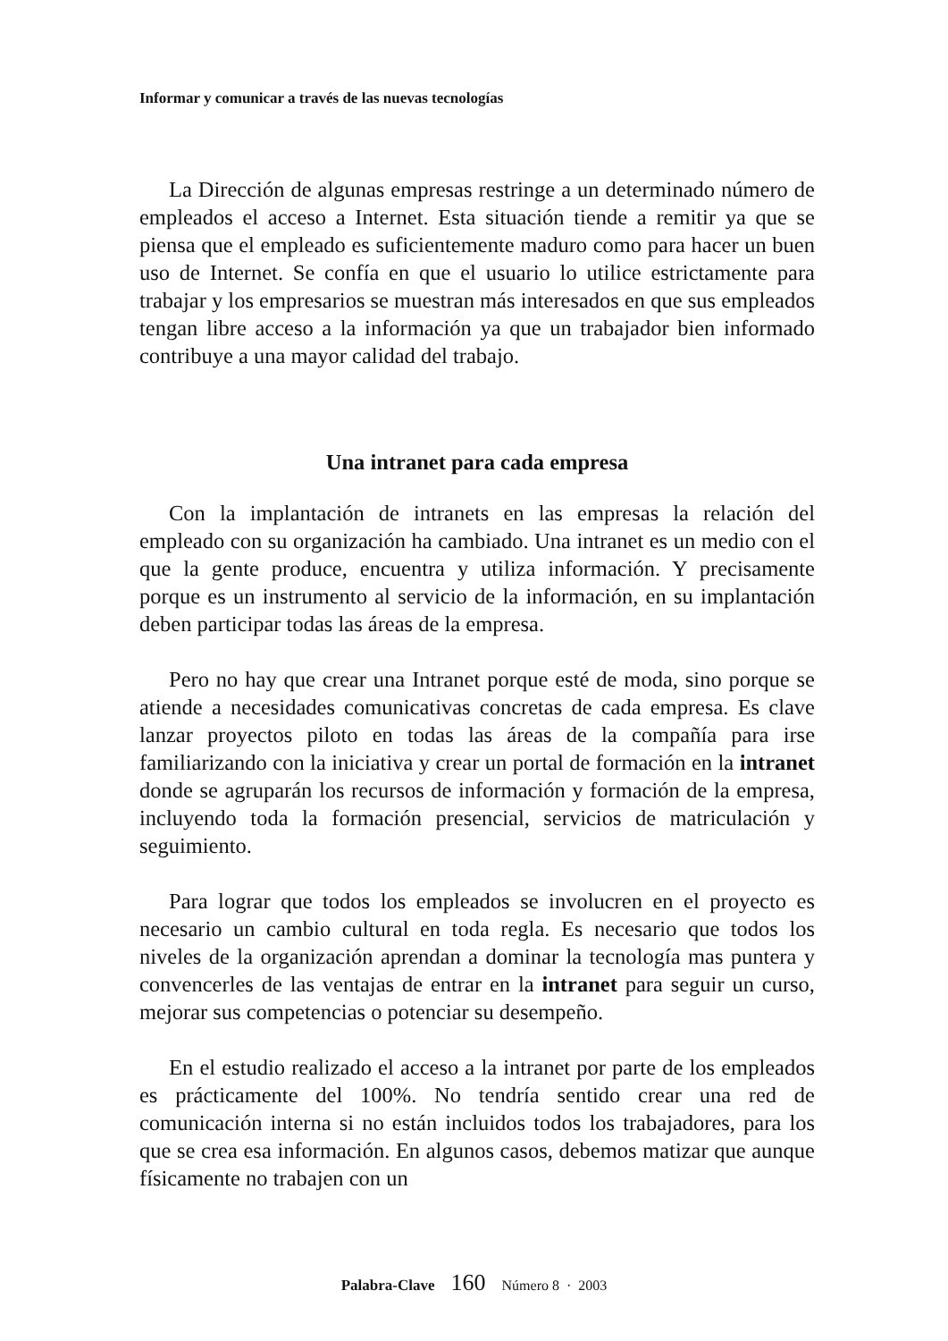Informar y comunicar a través de las nuevas tecnologías
La Dirección de algunas empresas restringe a un determinado número de empleados el acceso a Internet. Esta situación tiende a remitir ya que se piensa que el empleado es suficientemente maduro como para hacer un buen uso de Internet. Se confía en que el usuario lo utilice estrictamente para trabajar y los empresarios se muestran más interesados en que sus empleados tengan libre acceso a la información ya que un trabajador bien informado contribuye a una mayor calidad del trabajo.
Una intranet para cada empresa
Con la implantación de intranets en las empresas la relación del empleado con su organización ha cambiado. Una intranet es un medio con el que la gente produce, encuentra y utiliza información. Y precisamente porque es un instrumento al servicio de la información, en su implantación deben participar todas las áreas de la empresa.
Pero no hay que crear una Intranet porque esté de moda, sino porque se atiende a necesidades comunicativas concretas de cada empresa. Es clave lanzar proyectos piloto en todas las áreas de la compañía para irse familiarizando con la iniciativa y crear un portal de formación en la intranet donde se agruparán los recursos de información y formación de la empresa, incluyendo toda la formación presencial, servicios de matriculación y seguimiento.
Para lograr que todos los empleados se involucren en el proyecto es necesario un cambio cultural en toda regla. Es necesario que todos los niveles de la organización aprendan a dominar la tecnología mas puntera y convencerles de las ventajas de entrar en la intranet para seguir un curso, mejorar sus competencias o potenciar su desempeño.
En el estudio realizado el acceso a la intranet por parte de los empleados es prácticamente del 100%. No tendría sentido crear una red de comunicación interna si no están incluidos todos los trabajadores, para los que se crea esa información. En algunos casos, debemos matizar que aunque físicamente no trabajen con un
Palabra-Clave 160 Número 8 · 2003